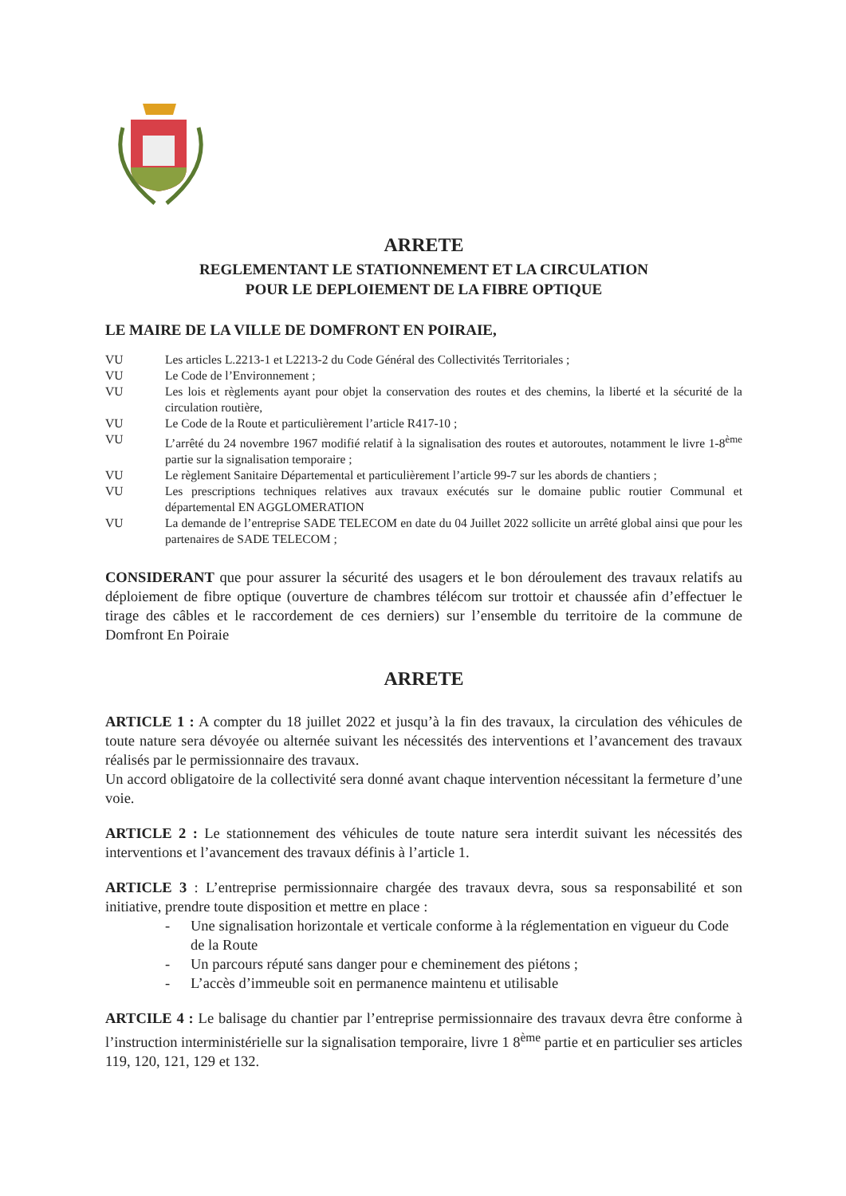ARRETE
REGLEMENTANT LE STATIONNEMENT ET LA CIRCULATION
POUR LE DEPLOIEMENT DE LA FIBRE OPTIQUE
LE MAIRE DE LA VILLE DE DOMFRONT EN POIRAIE,
VU Les articles L.2213-1 et L2213-2 du Code Général des Collectivités Territoriales ;
VU Le Code de l’Environnement ;
VU Les lois et règlements ayant pour objet la conservation des routes et des chemins, la liberté et la sécurité de la circulation routière,
VU Le Code de la Route et particulièrement l’article R417-10 ;
VU L’arrêté du 24 novembre 1967 modifié relatif à la signalisation des routes et autoroutes, notamment le livre 1-8<sup>ème</sup> partie sur la signalisation temporaire ;
VU Le règlement Sanitaire Départemental et particulièrement l’article 99-7 sur les abords de chantiers ;
VU Les prescriptions techniques relatives aux travaux exécutés sur le domaine public routier Communal et départemental EN AGGLOMERATION
VU La demande de l’entreprise SADE TELECOM en date du 04 Juillet 2022 sollicite un arrêté global ainsi que pour les partenaires de SADE TELECOM ;
CONSIDERANT que pour assurer la sécurité des usagers et le bon déroulement des travaux relatifs au déploiement de fibre optique (ouverture de chambres télécom sur trottoir et chaussée afin d’effectuer le tirage des câbles et le raccordement de ces derniers) sur l’ensemble du territoire de la commune de Domfront En Poiraie
ARRETE
ARTICLE 1 : A compter du 18 juillet 2022 et jusqu’à la fin des travaux, la circulation des véhicules de toute nature sera dévoyée ou alternée suivant les nécessités des interventions et l’avancement des travaux réalisés par le permissionnaire des travaux.
Un accord obligatoire de la collectivité sera donné avant chaque intervention nécessitant la fermeture d’une voie.
ARTICLE 2 : Le stationnement des véhicules de toute nature sera interdit suivant les nécessités des interventions et l’avancement des travaux définis à l’article 1.
ARTICLE 3 : L’entreprise permissionnaire chargée des travaux devra, sous sa responsabilité et son initiative, prendre toute disposition et mettre en place :
- Une signalisation horizontale et verticale conforme à la réglementation en vigueur du Code de la Route
- Un parcours réputé sans danger pour e cheminement des piétons ;
- L’accès d’immeuble soit en permanence maintenu et utilisable
ARTCILE 4 : Le balisage du chantier par l’entreprise permissionnaire des travaux devra être conforme à l’instruction interministérielle sur la signalisation temporaire, livre 1 8<sup>ème</sup> partie et en particulier ses articles 119, 120, 121, 129 et 132.